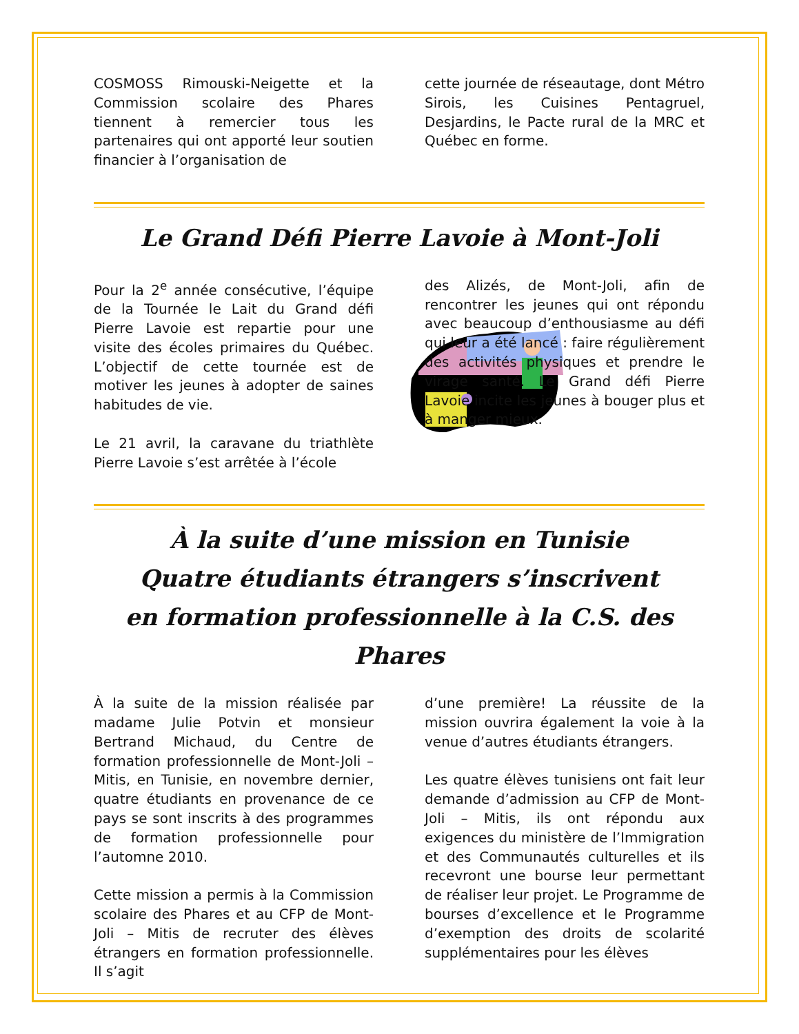COSMOSS Rimouski-Neigette et la Commission scolaire des Phares tiennent à remercier tous les partenaires qui ont apporté leur soutien financier à l’organisation de
cette journée de réseautage, dont Métro Sirois, les Cuisines Pentagruel, Desjardins, le Pacte rural de la MRC et Québec en forme.
Le Grand Défi Pierre Lavoie à Mont-Joli
Pour la 2<sup>e</sup> année consécutive, l’équipe de la Tournée le Lait du Grand défi Pierre Lavoie est repartie pour une visite des écoles primaires du Québec. L’objectif de cette tournée est de motiver les jeunes à adopter de saines habitudes de vie.
Le 21 avril, la caravane du triathlète Pierre Lavoie s’est arrêtée à l’école
des Alizés, de Mont-Joli, afin de rencontrer les jeunes qui ont répondu avec beaucoup d’enthousiasme au défi qui leur a été lancé : faire régulièrement des activités physiques et prendre le virage santé. Le Grand défi Pierre Lavoie incite les jeunes à bouger plus et à manger mieux.
À la suite d’une mission en Tunisie
Quatre étudiants étrangers s’inscrivent
en formation professionnelle à la C.S. des Phares
À la suite de la mission réalisée par madame Julie Potvin et monsieur Bertrand Michaud, du Centre de formation professionnelle de Mont-Joli – Mitis, en Tunisie, en novembre dernier, quatre étudiants en provenance de ce pays se sont inscrits à des programmes de formation professionnelle pour l’automne 2010.
Cette mission a permis à la Commission scolaire des Phares et au CFP de Mont-Joli – Mitis de recruter des élèves étrangers en formation professionnelle. Il s’agit
d’une première! La réussite de la mission ouvrira également la voie à la venue d’autres étudiants étrangers.
Les quatre élèves tunisiens ont fait leur demande d’admission au CFP de Mont-Joli – Mitis, ils ont répondu aux exigences du ministère de l’Immigration et des Communautés culturelles et ils recevront une bourse leur permettant de réaliser leur projet. Le Programme de bourses d’excellence et le Programme d’exemption des droits de scolarité supplémentaires pour les élèves